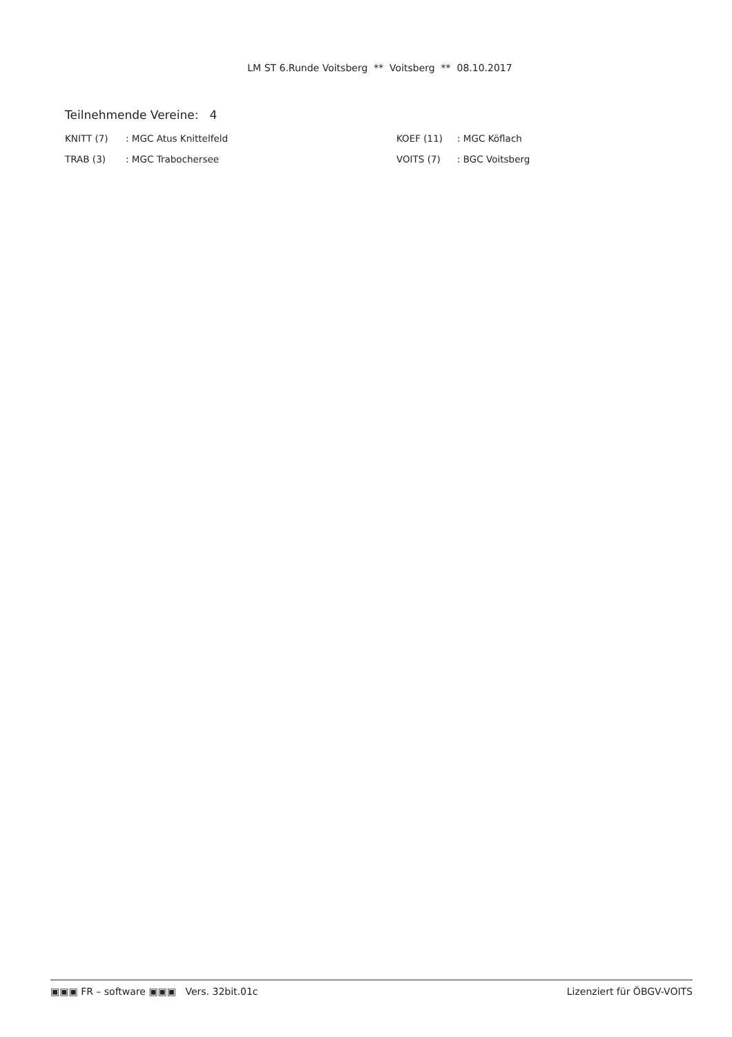LM ST 6.Runde Voitsberg ** Voitsberg ** 08.10.2017
Teilnehmende Vereine: 4
KNITT (7) : MGC Atus Knittelfeld
TRAB (3) : MGC Trabochersee
KOEF (11) : MGC Köflach
VOITS (7) : BGC Voitsberg
▣▣▣ FR – software ▣▣▣ Vers. 32bit.01c Lizenziert für ÖBGV-VOITS